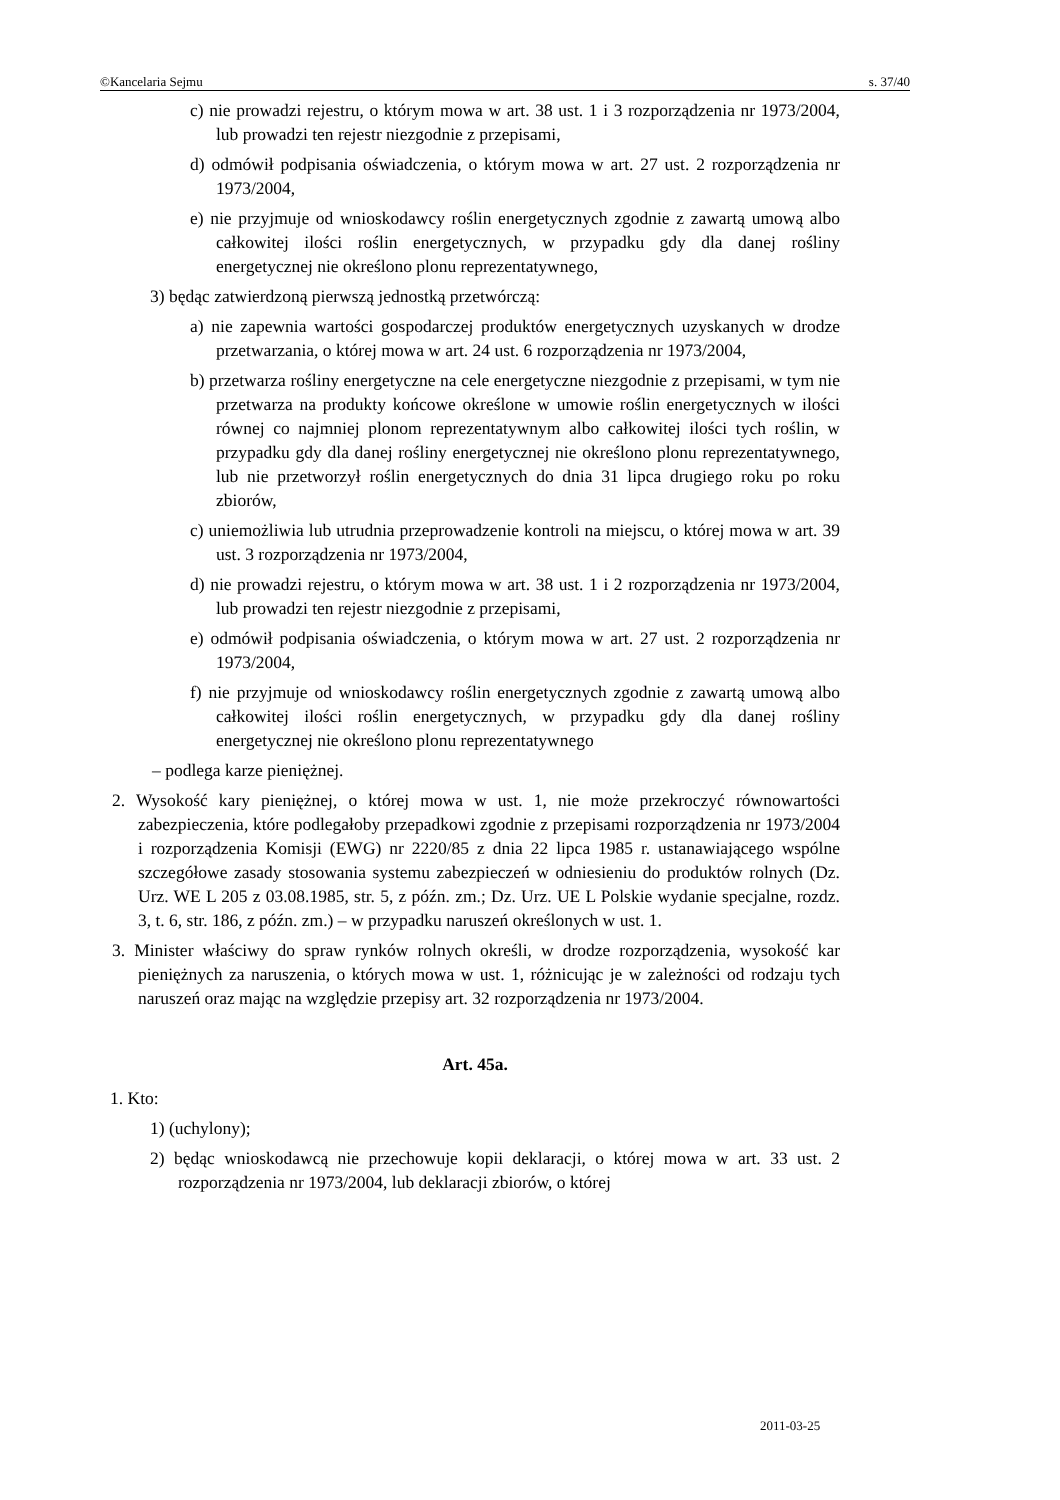©Kancelaria Sejmu s. 37/40
c) nie prowadzi rejestru, o którym mowa w art. 38 ust. 1 i 3 rozporządzenia nr 1973/2004, lub prowadzi ten rejestr niezgodnie z przepisami,
d) odmówił podpisania oświadczenia, o którym mowa w art. 27 ust. 2 rozporządzenia nr 1973/2004,
e) nie przyjmuje od wnioskodawcy roślin energetycznych zgodnie z zawartą umową albo całkowitej ilości roślin energetycznych, w przypadku gdy dla danej rośliny energetycznej nie określono plonu reprezentatywnego,
3) będąc zatwierdzoną pierwszą jednostką przetwórczą:
a) nie zapewnia wartości gospodarczej produktów energetycznych uzyskanych w drodze przetwarzania, o której mowa w art. 24 ust. 6 rozporządzenia nr 1973/2004,
b) przetwarza rośliny energetyczne na cele energetyczne niezgodnie z przepisami, w tym nie przetwarza na produkty końcowe określone w umowie roślin energetycznych w ilości równej co najmniej plonom reprezentatywnym albo całkowitej ilości tych roślin, w przypadku gdy dla danej rośliny energetycznej nie określono plonu reprezentatywnego, lub nie przetworzył roślin energetycznych do dnia 31 lipca drugiego roku po roku zbiorów,
c) uniemożliwia lub utrudnia przeprowadzenie kontroli na miejscu, o której mowa w art. 39 ust. 3 rozporządzenia nr 1973/2004,
d) nie prowadzi rejestru, o którym mowa w art. 38 ust. 1 i 2 rozporządzenia nr 1973/2004, lub prowadzi ten rejestr niezgodnie z przepisami,
e) odmówił podpisania oświadczenia, o którym mowa w art. 27 ust. 2 rozporządzenia nr 1973/2004,
f) nie przyjmuje od wnioskodawcy roślin energetycznych zgodnie z zawartą umową albo całkowitej ilości roślin energetycznych, w przypadku gdy dla danej rośliny energetycznej nie określono plonu reprezentatywnego
– podlega karze pieniężnej.
2. Wysokość kary pieniężnej, o której mowa w ust. 1, nie może przekroczyć równowartości zabezpieczenia, które podlegałoby przepadkowi zgodnie z przepisami rozporządzenia nr 1973/2004 i rozporządzenia Komisji (EWG) nr 2220/85 z dnia 22 lipca 1985 r. ustanawiającego wspólne szczegółowe zasady stosowania systemu zabezpieczeń w odniesieniu do produktów rolnych (Dz. Urz. WE L 205 z 03.08.1985, str. 5, z późn. zm.; Dz. Urz. UE L Polskie wydanie specjalne, rozdz. 3, t. 6, str. 186, z późn. zm.) – w przypadku naruszeń określonych w ust. 1.
3. Minister właściwy do spraw rynków rolnych określi, w drodze rozporządzenia, wysokość kar pieniężnych za naruszenia, o których mowa w ust. 1, różnicując je w zależności od rodzaju tych naruszeń oraz mając na względzie przepisy art. 32 rozporządzenia nr 1973/2004.
Art. 45a.
1. Kto:
1) (uchylony);
2) będąc wnioskodawcą nie przechowuje kopii deklaracji, o której mowa w art. 33 ust. 2 rozporządzenia nr 1973/2004, lub deklaracji zbiorów, o której
2011-03-25